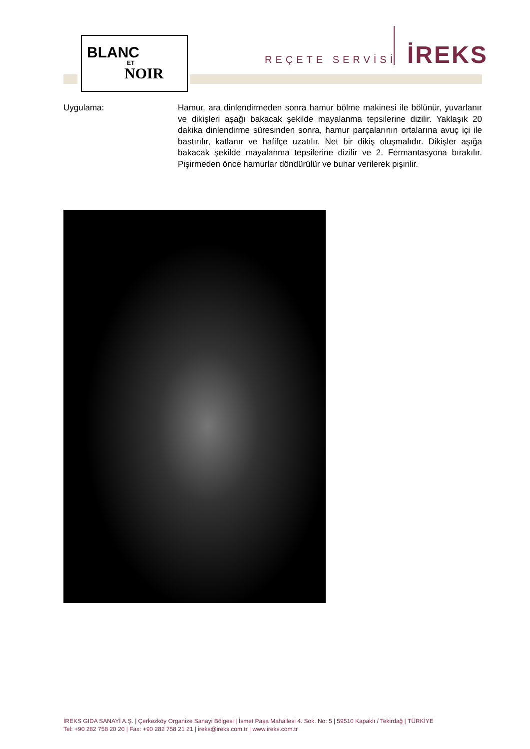BLANC
ET
NOIR
REÇETE SERVİSİ İREKS
Uygulama: Hamur, ara dinlendirmeden sonra hamur bölme makinesi ile bölünür, yuvarlanır ve dikişleri aşağı bakacak şekilde mayalanma tepsilerine dizilir. Yaklaşık 20 dakika dinlendirme süresinden sonra, hamur parçalarının ortalarına avuç içi ile bastırılır, katlanır ve hafifçe uzatılır. Net bir dikiş oluşmalıdır. Dikişler aşığa bakacak şekilde mayalanma tepsilerine dizilir ve 2. Fermantasyona bırakılır. Pişirmeden önce hamurlar döndürülür ve buhar verilerek pişirilir.
İREKS GIDA SANAYİ A.Ş. | Çerkezköy Organize Sanayi Bölgesi | İsmet Paşa Mahallesi 4. Sok. No: 5 | 59510 Kapaklı / Tekirdağ | TÜRKİYE
Tel: +90 282 758 20 20 | Fax: +90 282 758 21 21 | ireks@ireks.com.tr | www.ireks.com.tr